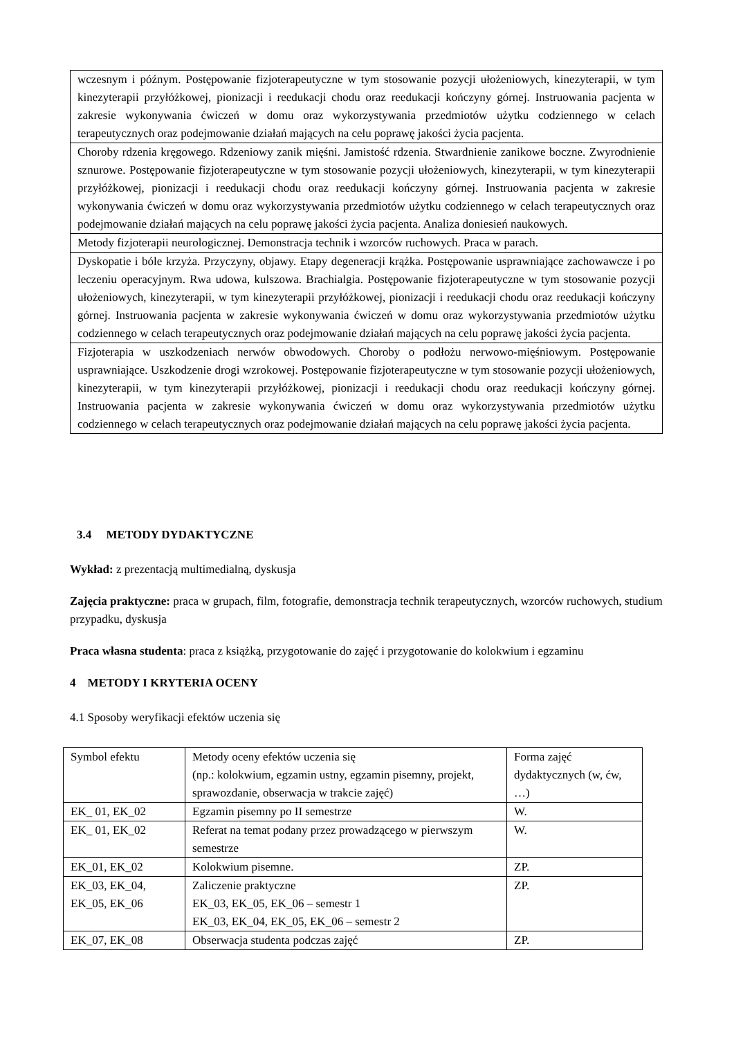| wczesnym i późnym. Postępowanie fizjoterapeutyczne w tym stosowanie pozycji ułożeniowych, kinezyterapii, w tym kinezyterapii przyłóżkowej, pionizacji i reedukacji chodu oraz reedukacji kończyny górnej. Instruowania pacjenta w zakresie wykonywania ćwiczeń w domu oraz wykorzystywania przedmiotów użytku codziennego w celach terapeutycznych oraz podejmowanie działań mających na celu poprawę jakości życia pacjenta. |
| Choroby rdzenia kręgowego. Rdzeniowy zanik mięśni. Jamistość rdzenia. Stwardnienie zanikowe boczne. Zwyrodnienie sznurowe. Postępowanie fizjoterapeutyczne w tym stosowanie pozycji ułożeniowych, kinezyterapii, w tym kinezyterapii przyłóżkowej, pionizacji i reedukacji chodu oraz reedukacji kończyny górnej. Instruowania pacjenta w zakresie wykonywania ćwiczeń w domu oraz wykorzystywania przedmiotów użytku codziennego w celach terapeutycznych oraz podejmowanie działań mających na celu poprawę jakości życia pacjenta. Analiza doniesień naukowych. |
| Metody fizjoterapii neurologicznej. Demonstracja technik i wzorców ruchowych. Praca w parach. |
| Dyskopatie i bóle krzyża. Przyczyny, objawy. Etapy degeneracji krążka. Postępowanie usprawniające zachowawcze i po leczeniu operacyjnym. Rwa udowa, kulszowa. Brachialgia. Postępowanie fizjoterapeutyczne w tym stosowanie pozycji ułożeniowych, kinezyterapii, w tym kinezyterapii przyłóżkowej, pionizacji i reedukacji chodu oraz reedukacji kończyny górnej. Instruowania pacjenta w zakresie wykonywania ćwiczeń w domu oraz wykorzystywania przedmiotów użytku codziennego w celach terapeutycznych oraz podejmowanie działań mających na celu poprawę jakości życia pacjenta. |
| Fizjoterapia w uszkodzeniach nerwów obwodowych. Choroby o podłożu nerwowo-mięśniowym. Postępowanie usprawniające. Uszkodzenie drogi wzrokowej. Postępowanie fizjoterapeutyczne w tym stosowanie pozycji ułożeniowych, kinezyterapii, w tym kinezyterapii przyłóżkowej, pionizacji i reedukacji chodu oraz reedukacji kończyny górnej. Instruowania pacjenta w zakresie wykonywania ćwiczeń w domu oraz wykorzystywania przedmiotów użytku codziennego w celach terapeutycznych oraz podejmowanie działań mających na celu poprawę jakości życia pacjenta. |
3.4 METODY DYDAKTYCZNE
Wykład: z prezentacją multimedialną, dyskusja
Zajęcia praktyczne: praca w grupach, film, fotografie, demonstracja technik terapeutycznych, wzorców ruchowych, studium przypadku, dyskusja
Praca własna studenta: praca z książką, przygotowanie do zajęć i przygotowanie do kolokwium i egzaminu
4 METODY I KRYTERIA OCENY
4.1 Sposoby weryfikacji efektów uczenia się
| Symbol efektu | Metody oceny efektów uczenia się (np.: kolokwium, egzamin ustny, egzamin pisemny, projekt, sprawozdanie, obserwacja w trakcie zajęć) | Forma zajęć dydaktycznych (w, ćw, …) |
| EK_ 01, EK_02 | Egzamin pisemny po II semestrze | W. |
| EK_ 01, EK_02 | Referat na temat podany przez prowadzącego w pierwszym semestrze | W. |
| EK_01, EK_02 | Kolokwium pisemne. | ZP. |
| EK_03, EK_04, EK_05, EK_06 | Zaliczenie praktyczne EK_03, EK_05, EK_06 – semestr 1 EK_03, EK_04, EK_05, EK_06 – semestr 2 | ZP. |
| EK_07, EK_08 | Obserwacja studenta podczas zajęć | ZP. |